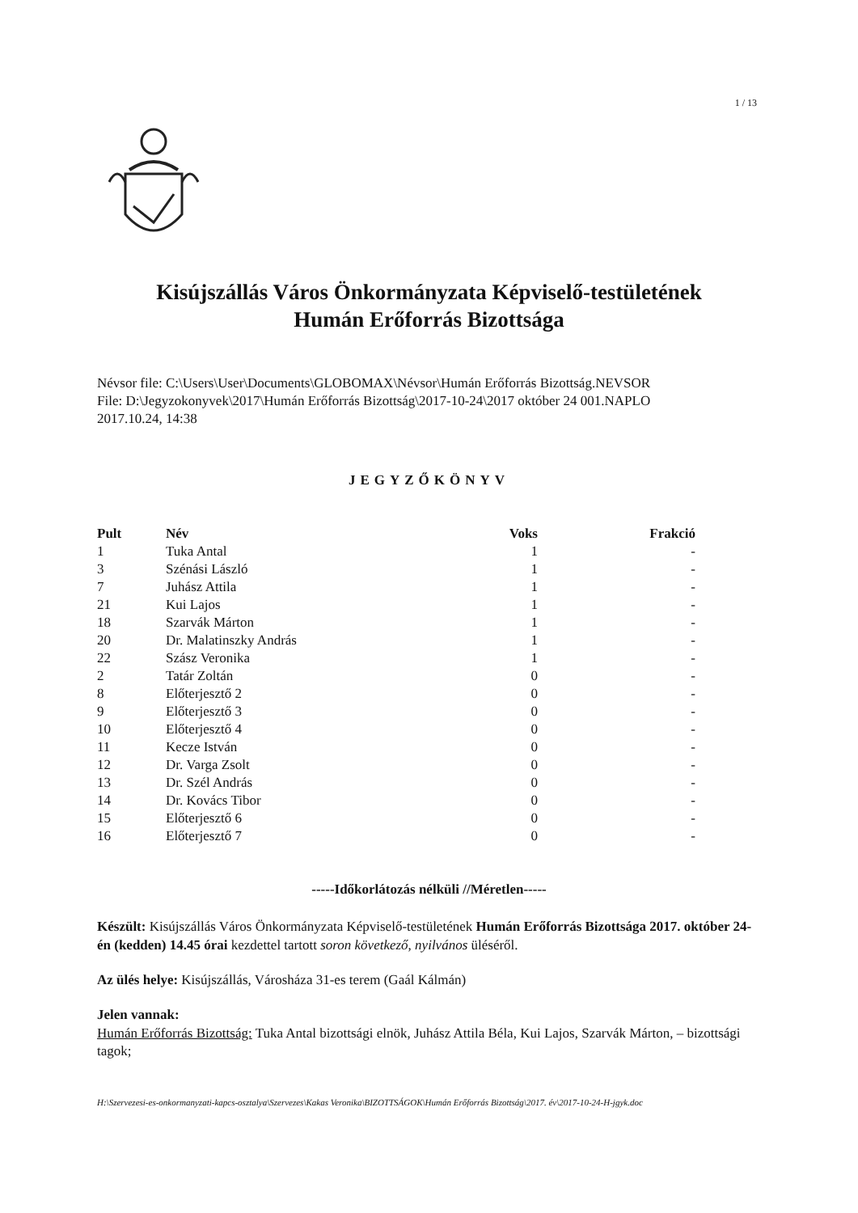1 / 13
Kisújszállás Város Önkormányzata Képviselő-testületének
Humán Erőforrás Bizottsága
Névsor file: C:\Users\User\Documents\GLOBOMAX\Névsor\Humán Erőforrás Bizottság.NEVSOR
File: D:\Jegyzokonyvek\2017\Humán Erőforrás Bizottság\2017-10-24\2017 október 24 001.NAPLO
2017.10.24, 14:38
JEGYZŐKÖNYV
| Pult | Név | Voks | Frakció |
| --- | --- | --- | --- |
| 1 | Tuka Antal | 1 | - |
| 3 | Szénási László | 1 | - |
| 7 | Juhász Attila | 1 | - |
| 21 | Kui Lajos | 1 | - |
| 18 | Szarvák Márton | 1 | - |
| 20 | Dr. Malatinszky András | 1 | - |
| 22 | Szász Veronika | 1 | - |
| 2 | Tatár Zoltán | 0 | - |
| 8 | Előterjesztő 2 | 0 | - |
| 9 | Előterjesztő 3 | 0 | - |
| 10 | Előterjesztő 4 | 0 | - |
| 11 | Kecze István | 0 | - |
| 12 | Dr. Varga Zsolt | 0 | - |
| 13 | Dr. Szél András | 0 | - |
| 14 | Dr. Kovács Tibor | 0 | - |
| 15 | Előterjesztő 6 | 0 | - |
| 16 | Előterjesztő 7 | 0 | - |
-----Időkorlátozás nélküli //Méretlen-----
Készült: Kisújszállás Város Önkormányzata Képviselő-testületének Humán Erőforrás Bizottsága 2017. október 24-én (kedden) 14.45 órai kezdettel tartott soron következő, nyilvános üléséről.
Az ülés helye: Kisújszállás, Városháza 31-es terem (Gaál Kálmán)
Jelen vannak:
Humán Erőforrás Bizottság: Tuka Antal bizottsági elnök, Juhász Attila Béla, Kui Lajos, Szarvák Márton, – bizottsági tagok;
H:\Szervezesi-es-onkormanyzati-kapcs-osztalya\Szervezes\Kakas Veronika\BIZOTTSÁGOK\Humán Erőforrás Bizottság\2017. év\2017-10-24-H-jgyk.doc